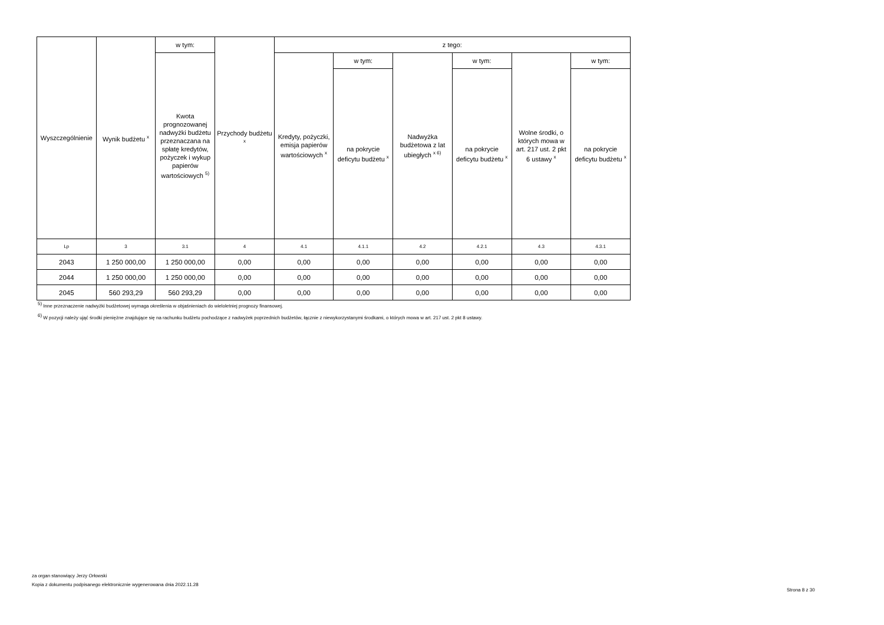| Wyszczególnienie | Wynik budżetu <sup>x</sup> | w tym: | Przychody budżetu <sup>x</sup> | z tego: | | | | | |
| --- | --- | --- | --- | --- | --- | --- | --- | --- | --- |
| | | Kwota prognozowanej nadwyżki budżetu przeznaczana na spłatę kredytów, pożyczek i wykup papierów wartościowych <sup>5)</sup> | | Kredyty, pożyczki, emisja papierów wartościowych <sup>x</sup> | w tym: | Nadwyżka budżetowa z lat ubiegłych <sup>x 6)</sup> | w tym: | Wolne środki, o których mowa w art. 217 ust. 2 pkt 6 ustawy <sup>x</sup> | w tym: |
| | | | | | na pokrycie deficytu budżetu <sup>x</sup> | | na pokrycie deficytu budżetu <sup>x</sup> | | na pokrycie deficytu budżetu <sup>x</sup> |
| Lp | 3 | 3.1 | 4 | 4.1 | 4.1.1 | 4.2 | 4.2.1 | 4.3 | 4.3.1 |
| 2043 | 1 250 000,00 | 1 250 000,00 | 0,00 | 0,00 | 0,00 | 0,00 | 0,00 | 0,00 | 0,00 |
| 2044 | 1 250 000,00 | 1 250 000,00 | 0,00 | 0,00 | 0,00 | 0,00 | 0,00 | 0,00 | 0,00 |
| 2045 | 560 293,29 | 560 293,29 | 0,00 | 0,00 | 0,00 | 0,00 | 0,00 | 0,00 | 0,00 |
<sup>5)</sup> Inne przeznaczenie nadwyżki budżetowej wymaga określenia w objaśnieniach do wieloletniej prognozy finansowej.
<sup>6)</sup> W pozycji należy ująć środki pieniężne znajdujące się na rachunku budżetu pochodzące z nadwyżek poprzednich budżetów, łącznie z niewykorzystanymi środkami, o których mowa w art. 217 ust. 2 pkt 8 ustawy.
za organ stanowiący Jerzy Orłowski
Kopia z dokumentu podpisanego elektronicznie wygenerowana dnia 2022.11.28
Strona 8 z 30